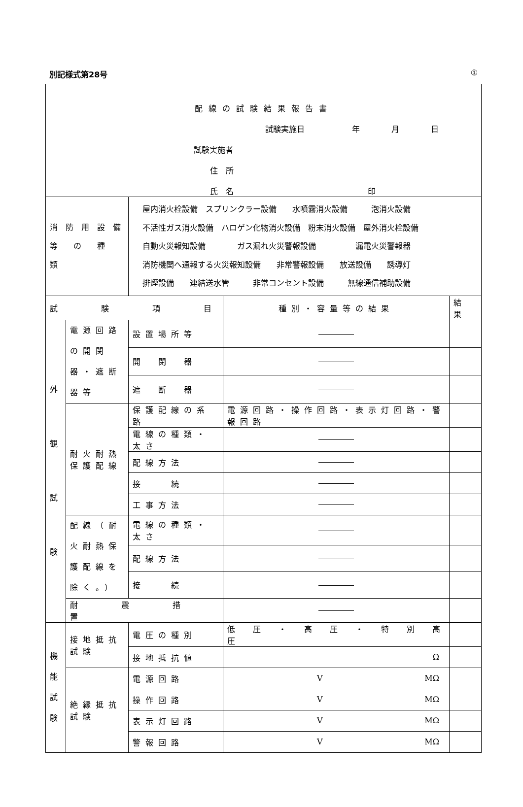別記様式第28号 ①
| 配線の試験結果報告書 試験実施日 年 月 日 試験実施者 住 所 氏 名 印 | | | | |
| 消 防 用 設 備 等 の 種 類 | | 屋内消火栓設備 スプリンクラー設備 水噴霧消火設備 泡消火設備 不活性ガス消火設備 ハロゲン化物消火設備 粉末消火設備 屋外消火栓設備 自動火災報知設備 ガス漏れ火災警報設備 漏電火災警報器 消防機関へ通報する火災報知設備 非常警報設備 放送設備 誘導灯 排煙設備 連結送水管 非常コンセント設備 無線通信補助設備 | | |
| 試 験 項 目 | | | 種別・容量等の結果 | 結果 |
| 外 観 試 験 | 電源回路の開閉器・遮断器等 | 設置場所等 | | |
| | | 開 閉 器 | | |
| | | 遮 断 器 | | |
| | 耐火耐熱保護配線 | 保護配線の系路 | 電源回路・操作回路・表示灯回路・警報回路 | |
| | | 電線の種類・太さ | | |
| | | 配線方法 | | |
| | | 接 続 | | |
| | | 工事方法 | | |
| | 配線（耐火耐熱保護配線を除く。） | 電線の種類・太さ | | |
| | | 配線方法 | | |
| | | 接 続 | | |
| | 耐 震 措 置 | | | |
| 機 能 試 験 | 接地抵抗試験 | 電圧の種別 | 低 圧 ・ 高 圧 ・ 特 別 高 圧 | |
| | | 接地抵抗値 | Ω | |
| | 絶縁抵抗試験 | 電源回路 | V MΩ | |
| | | 操作回路 | V MΩ | |
| | | 表示灯回路 | V MΩ | |
| | | 警報回路 | V MΩ | |